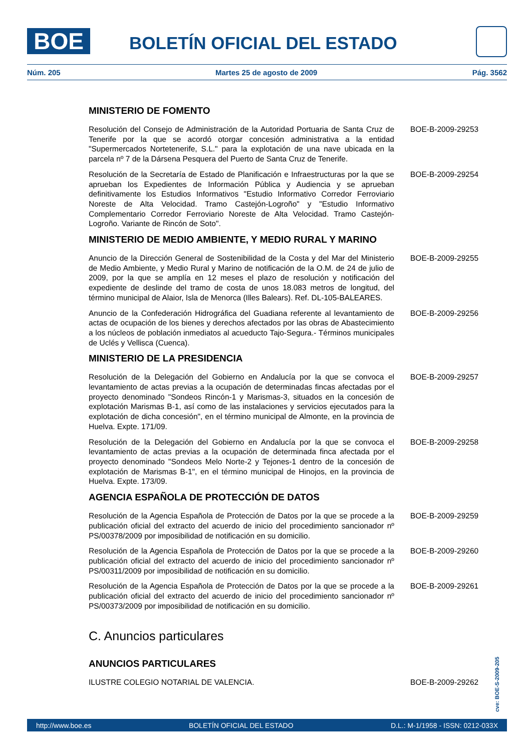BOE BOLETÍN OFICIAL DEL ESTADO
Núm. 205 Martes 25 de agosto de 2009 Pág. 3562
MINISTERIO DE FOMENTO
Resolución del Consejo de Administración de la Autoridad Portuaria de Santa Cruz de Tenerife por la que se acordó otorgar concesión administrativa a la entidad "Supermercados Nortetenerife, S.L." para la explotación de una nave ubicada en la parcela nº 7 de la Dársena Pesquera del Puerto de Santa Cruz de Tenerife.
BOE-B-2009-29253
Resolución de la Secretaría de Estado de Planificación e Infraestructuras por la que se aprueban los Expedientes de Información Pública y Audiencia y se aprueban definitivamente los Estudios Informativos "Estudio Informativo Corredor Ferroviario Noreste de Alta Velocidad. Tramo Castejón-Logroño" y "Estudio Informativo Complementario Corredor Ferroviario Noreste de Alta Velocidad. Tramo Castejón-Logroño. Variante de Rincón de Soto".
BOE-B-2009-29254
MINISTERIO DE MEDIO AMBIENTE, Y MEDIO RURAL Y MARINO
Anuncio de la Dirección General de Sostenibilidad de la Costa y del Mar del Ministerio de Medio Ambiente, y Medio Rural y Marino de notificación de la O.M. de 24 de julio de 2009, por la que se amplía en 12 meses el plazo de resolución y notificación del expediente de deslinde del tramo de costa de unos 18.083 metros de longitud, del término municipal de Alaior, Isla de Menorca (Illes Balears). Ref. DL-105-BALEARES.
BOE-B-2009-29255
Anuncio de la Confederación Hidrográfica del Guadiana referente al levantamiento de actas de ocupación de los bienes y derechos afectados por las obras de Abastecimiento a los núcleos de población inmediatos al acueducto Tajo-Segura.- Términos municipales de Uclés y Vellisca (Cuenca).
BOE-B-2009-29256
MINISTERIO DE LA PRESIDENCIA
Resolución de la Delegación del Gobierno en Andalucía por la que se convoca el levantamiento de actas previas a la ocupación de determinadas fincas afectadas por el proyecto denominado "Sondeos Rincón-1 y Marismas-3, situados en la concesión de explotación Marismas B-1, así como de las instalaciones y servicios ejecutados para la explotación de dicha concesión", en el término municipal de Almonte, en la provincia de Huelva. Expte. 171/09.
BOE-B-2009-29257
Resolución de la Delegación del Gobierno en Andalucía por la que se convoca el levantamiento de actas previas a la ocupación de determinada finca afectada por el proyecto denominado "Sondeos Melo Norte-2 y Tejones-1 dentro de la concesión de explotación de Marismas B-1", en el término municipal de Hinojos, en la provincia de Huelva. Expte. 173/09.
BOE-B-2009-29258
AGENCIA ESPAÑOLA DE PROTECCIÓN DE DATOS
Resolución de la Agencia Española de Protección de Datos por la que se procede a la publicación oficial del extracto del acuerdo de inicio del procedimiento sancionador nº PS/00378/2009 por imposibilidad de notificación en su domicilio.
BOE-B-2009-29259
Resolución de la Agencia Española de Protección de Datos por la que se procede a la publicación oficial del extracto del acuerdo de inicio del procedimiento sancionador nº PS/00311/2009 por imposibilidad de notificación en su domicilio.
BOE-B-2009-29260
Resolución de la Agencia Española de Protección de Datos por la que se procede a la publicación oficial del extracto del acuerdo de inicio del procedimiento sancionador nº PS/00373/2009 por imposibilidad de notificación en su domicilio.
BOE-B-2009-29261
C. Anuncios particulares
ANUNCIOS PARTICULARES
ILUSTRE COLEGIO NOTARIAL DE VALENCIA. BOE-B-2009-29262
cve: BOE-S-2009-205
http://www.boe.es BOLETÍN OFICIAL DEL ESTADO D.L.: M-1/1958 - ISSN: 0212-033X